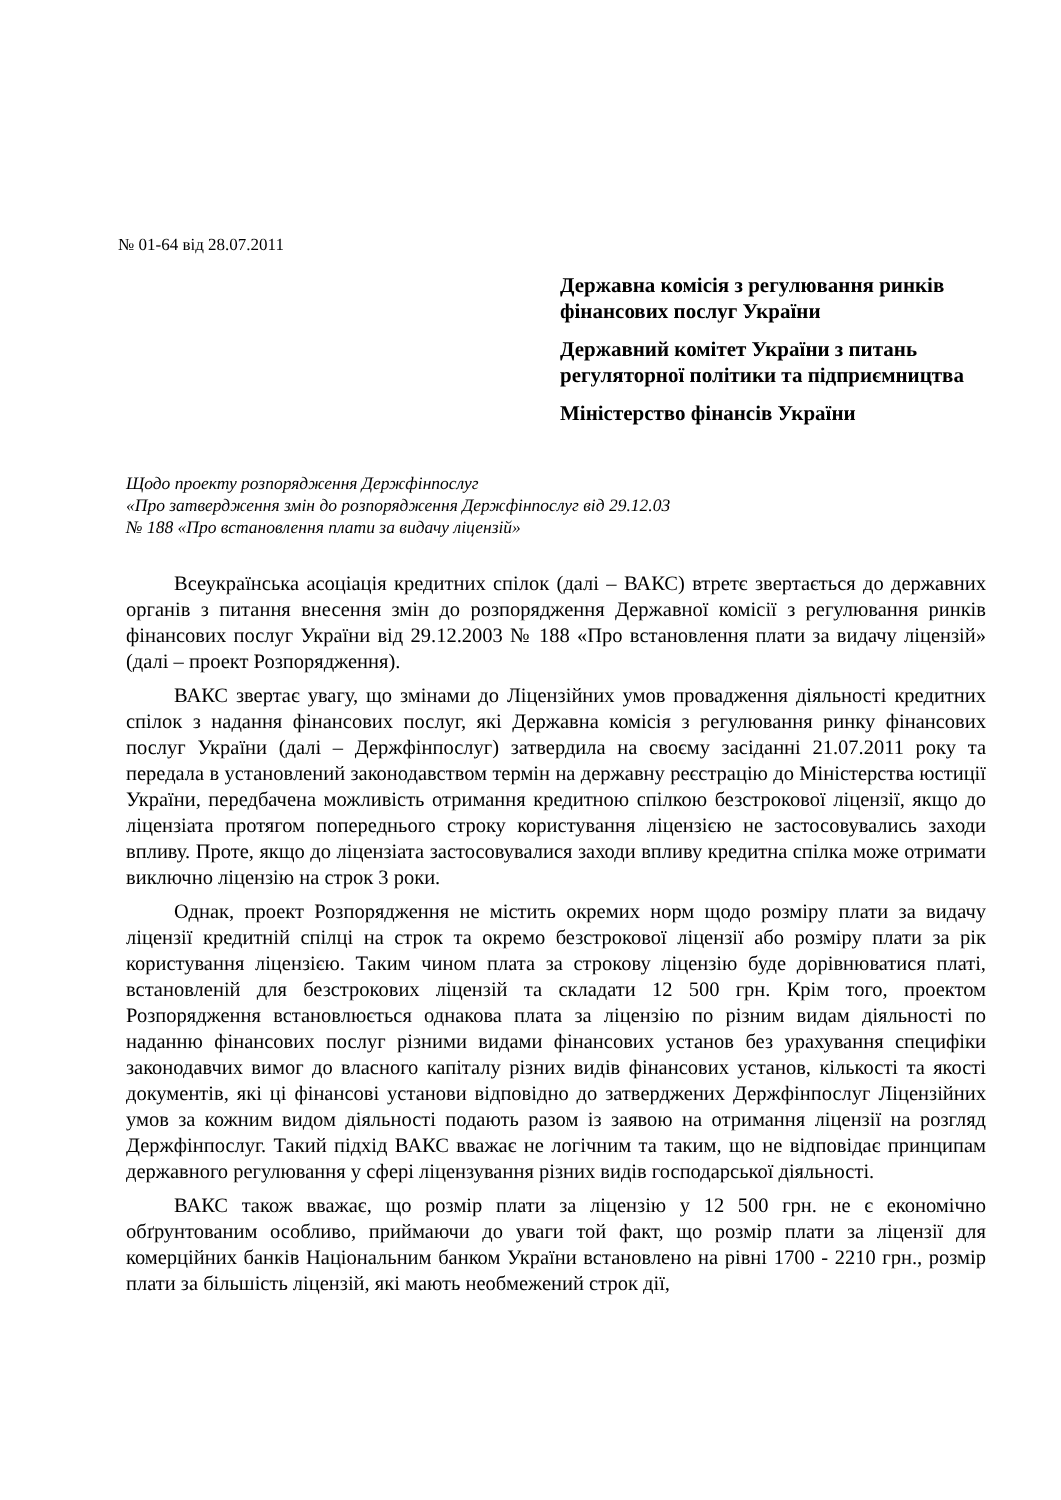№ 01-64 від 28.07.2011
Державна комісія з регулювання ринків фінансових послуг України
Державний комітет України з питань регуляторної політики та підприємництва
Міністерство фінансів України
Щодо проекту розпорядження Держфінпослуг
«Про затвердження змін до розпорядження Держфінпослуг від 29.12.03
№ 188 «Про встановлення плати за видачу ліцензій»
Всеукраїнська асоціація кредитних спілок (далі – ВАКС) втретє звертається до державних органів з питання внесення змін до розпорядження Державної комісії з регулювання ринків фінансових послуг України від 29.12.2003 № 188 «Про встановлення плати за видачу ліцензій» (далі – проект Розпорядження).
ВАКС звертає увагу, що змінами до Ліцензійних умов провадження діяльності кредитних спілок з надання фінансових послуг, які Державна комісія з регулювання ринку фінансових послуг України (далі – Держфінпослуг) затвердила на своєму засіданні 21.07.2011 року та передала в установлений законодавством термін на державну реєстрацію до Міністерства юстиції України, передбачена можливість отримання кредитною спілкою безстрокової ліцензії, якщо до ліцензіата протягом попереднього строку користування ліцензією не застосовувались заходи впливу. Проте, якщо до ліцензіата застосовувалися заходи впливу кредитна спілка може отримати виключно ліцензію на строк 3 роки.
Однак, проект Розпорядження не містить окремих норм щодо розміру плати за видачу ліцензії кредитній спілці на строк та окремо безстрокової ліцензії або розміру плати за рік користування ліцензією. Таким чином плата за строкову ліцензію буде дорівнюватися платі, встановленій для безстрокових ліцензій та складати 12 500 грн. Крім того, проектом Розпорядження встановлюється однакова плата за ліцензію по різним видам діяльності по наданню фінансових послуг різними видами фінансових установ без урахування специфіки законодавчих вимог до власного капіталу різних видів фінансових установ, кількості та якості документів, які ці фінансові установи відповідно до затверджених Держфінпослуг Ліцензійних умов за кожним видом діяльності подають разом із заявою на отримання ліцензії на розгляд Держфінпослуг. Такий підхід ВАКС вважає не логічним та таким, що не відповідає принципам державного регулювання у сфері ліцензування різних видів господарської діяльності.
ВАКС також вважає, що розмір плати за ліцензію у 12 500 грн. не є економічно обґрунтованим особливо, приймаючи до уваги той факт, що розмір плати за ліцензії для комерційних банків Національним банком України встановлено на рівні 1700 - 2210 грн., розмір плати за більшість ліцензій, які мають необмежений строк дії,